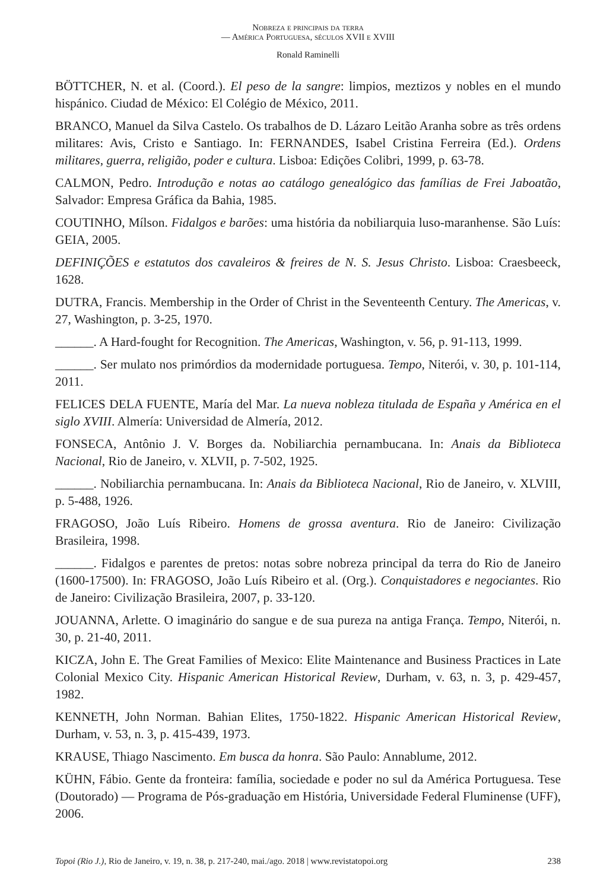Nobreza e principais da terra
— América Portuguesa, séculos XVII e XVIII
Ronald Raminelli
BÖTTCHER, N. et al. (Coord.). El peso de la sangre: limpios, meztizos y nobles en el mundo hispánico. Ciudad de México: El Colégio de México, 2011.
BRANCO, Manuel da Silva Castelo. Os trabalhos de D. Lázaro Leitão Aranha sobre as três ordens militares: Avis, Cristo e Santiago. In: FERNANDES, Isabel Cristina Ferreira (Ed.). Ordens militares, guerra, religião, poder e cultura. Lisboa: Edições Colibri, 1999, p. 63-78.
CALMON, Pedro. Introdução e notas ao catálogo genealógico das famílias de Frei Jaboatão, Salvador: Empresa Gráfica da Bahia, 1985.
COUTINHO, Mílson. Fidalgos e barões: uma história da nobiliarquia luso-maranhense. São Luís: GEIA, 2005.
DEFINIÇÕES e estatutos dos cavaleiros & freires de N. S. Jesus Christo. Lisboa: Craesbeeck, 1628.
DUTRA, Francis. Membership in the Order of Christ in the Seventeenth Century. The Americas, v. 27, Washington, p. 3-25, 1970.
______. A Hard-fought for Recognition. The Americas, Washington, v. 56, p. 91-113, 1999.
______. Ser mulato nos primórdios da modernidade portuguesa. Tempo, Niterói, v. 30, p. 101-114, 2011.
FELICES DELA FUENTE, María del Mar. La nueva nobleza titulada de España y América en el siglo XVIII. Almería: Universidad de Almería, 2012.
FONSECA, Antônio J. V. Borges da. Nobiliarchia pernambucana. In: Anais da Biblioteca Nacional, Rio de Janeiro, v. XLVII, p. 7-502, 1925.
______. Nobiliarchia pernambucana. In: Anais da Biblioteca Nacional, Rio de Janeiro, v. XLVIII, p. 5-488, 1926.
FRAGOSO, João Luís Ribeiro. Homens de grossa aventura. Rio de Janeiro: Civilização Brasileira, 1998.
______. Fidalgos e parentes de pretos: notas sobre nobreza principal da terra do Rio de Janeiro (1600-17500). In: FRAGOSO, João Luís Ribeiro et al. (Org.). Conquistadores e negociantes. Rio de Janeiro: Civilização Brasileira, 2007, p. 33-120.
JOUANNA, Arlette. O imaginário do sangue e de sua pureza na antiga França. Tempo, Niterói, n. 30, p. 21-40, 2011.
KICZA, John E. The Great Families of Mexico: Elite Maintenance and Business Practices in Late Colonial Mexico City. Hispanic American Historical Review, Durham, v. 63, n. 3, p. 429-457, 1982.
KENNETH, John Norman. Bahian Elites, 1750-1822. Hispanic American Historical Review, Durham, v. 53, n. 3, p. 415-439, 1973.
KRAUSE, Thiago Nascimento. Em busca da honra. São Paulo: Annablume, 2012.
KÜHN, Fábio. Gente da fronteira: família, sociedade e poder no sul da América Portuguesa. Tese (Doutorado) — Programa de Pós-graduação em História, Universidade Federal Fluminense (UFF), 2006.
Topoi (Rio J.), Rio de Janeiro, v. 19, n. 38, p. 217-240, mai./ago. 2018 | www.revistatopoi.org 238